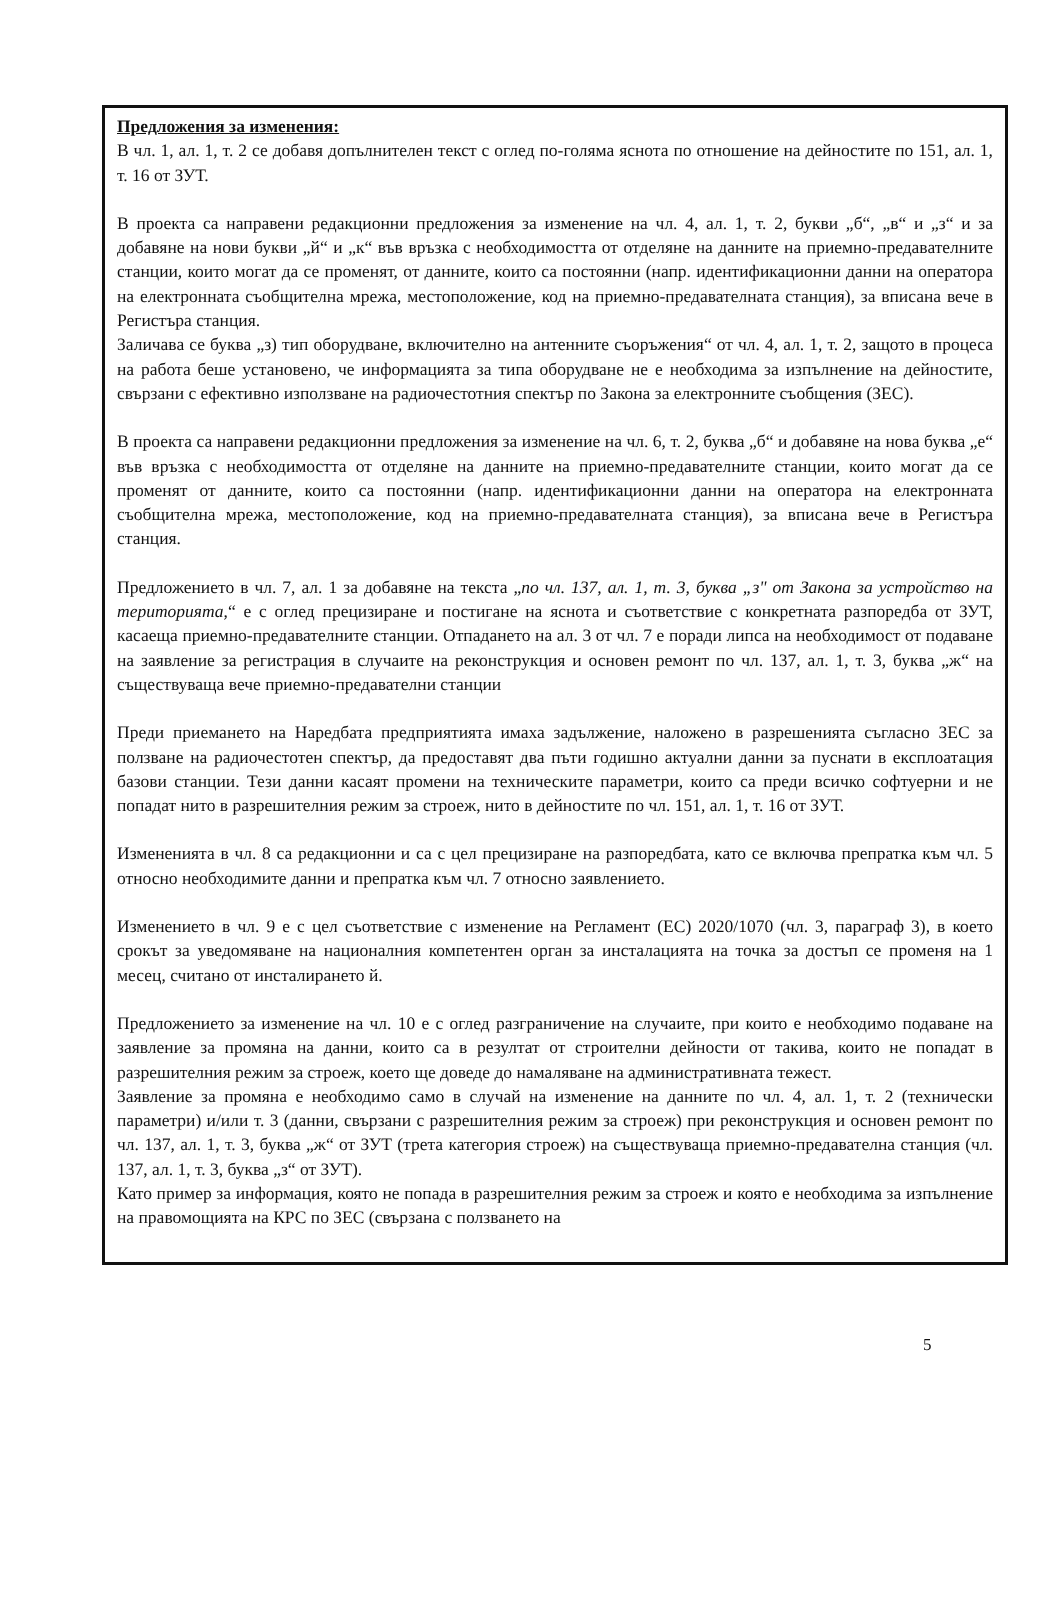Предложения за изменения:
В чл. 1, ал. 1, т. 2 се добавя допълнителен текст с оглед по-голяма яснота по отношение на дейностите по 151, ал. 1, т. 16 от ЗУТ.
В проекта са направени редакционни предложения за изменение на чл. 4, ал. 1, т. 2, букви „б“, „в“ и „з“ и за добавяне на нови букви „й“ и „к“ във връзка с необходимостта от отделяне на данните на приемно-предавателните станции, които могат да се променят, от данните, които са постоянни (напр. идентификационни данни на оператора на електронната съобщителна мрежа, местоположение, код на приемно-предавателната станция), за вписана вече в Регистъра станция.
Заличава се буква „з) тип оборудване, включително на антенните съоръжения“ от чл. 4, ал. 1, т. 2, защото в процеса на работа беше установено, че информацията за типа оборудване не е необходима за изпълнение на дейностите, свързани с ефективно използване на радиочестотния спектър по Закона за електронните съобщения (ЗЕС).
В проекта са направени редакционни предложения за изменение на чл. 6, т. 2, буква „б“ и добавяне на нова буква „е“ във връзка с необходимостта от отделяне на данните на приемно-предавателните станции, които могат да се променят от данните, които са постоянни (напр. идентификационни данни на оператора на електронната съобщителна мрежа, местоположение, код на приемно-предавателната станция), за вписана вече в Регистъра станция.
Предложението в чл. 7, ал. 1 за добавяне на текста „по чл. 137, ал. 1, т. 3, буква „з" от Закона за устройство на територията,“ е с оглед прецизиране и постигане на яснота и съответствие с конкретната разпоредба от ЗУТ, касаеща приемно-предавателните станции. Отпадането на ал. 3 от чл. 7 е поради липса на необходимост от подаване на заявление за регистрация в случаите на реконструкция и основен ремонт по чл. 137, ал. 1, т. 3, буква „ж“ на съществуваща вече приемно-предавателни станции
Преди приемането на Наредбата предприятията имаха задължение, наложено в разрешенията съгласно ЗЕС за ползване на радиочестотен спектър, да предоставят два пъти годишно актуални данни за пуснати в експлоатация базови станции. Тези данни касаят промени на техническите параметри, които са преди всичко софтуерни и не попадат нито в разрешителния режим за строеж, нито в дейностите по чл. 151, ал. 1, т. 16 от ЗУТ.
Измененията в чл. 8 са редакционни и са с цел прецизиране на разпоредбата, като се включва препратка към чл. 5 относно необходимите данни и препратка към чл. 7 относно заявлението.
Изменението в чл. 9 е с цел съответствие с изменение на Регламент (ЕС) 2020/1070 (чл. 3, параграф 3), в което срокът за уведомяване на националния компетентен орган за инсталацията на точка за достъп се променя на 1 месец, считано от инсталирането й.
Предложението за изменение на чл. 10 е с оглед разграничение на случаите, при които е необходимо подаване на заявление за промяна на данни, които са в резултат от строителни дейности от такива, които не попадат в разрешителния режим за строеж, което ще доведе до намаляване на административната тежест.
Заявление за промяна е необходимо само в случай на изменение на данните по чл. 4, ал. 1, т. 2 (технически параметри) и/или т. 3 (данни, свързани с разрешителния режим за строеж) при реконструкция и основен ремонт по чл. 137, ал. 1, т. 3, буква „ж“ от ЗУТ (трета категория строеж) на съществуваща приемно-предавателна станция (чл. 137, ал. 1, т. 3, буква „з“ от ЗУТ).
Като пример за информация, която не попада в разрешителния режим за строеж и която е необходима за изпълнение на правомощията на КРС по ЗЕС (свързана с ползването на
5